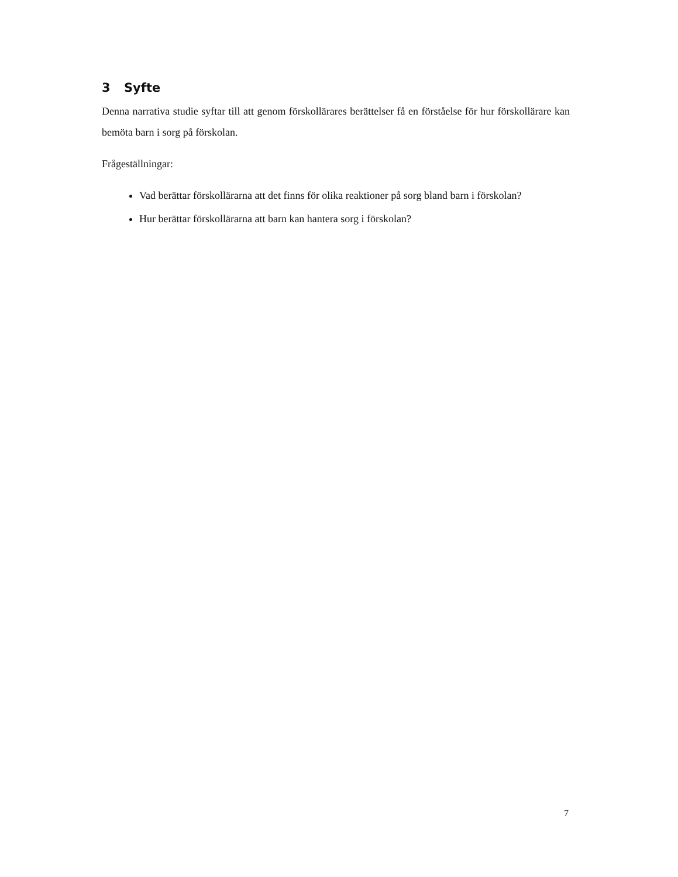3 Syfte
Denna narrativa studie syftar till att genom förskollärares berättelser få en förståelse för hur förskollärare kan bemöta barn i sorg på förskolan.
Frågeställningar:
Vad berättar förskollärarna att det finns för olika reaktioner på sorg bland barn i förskolan?
Hur berättar förskollärarna att barn kan hantera sorg i förskolan?
7